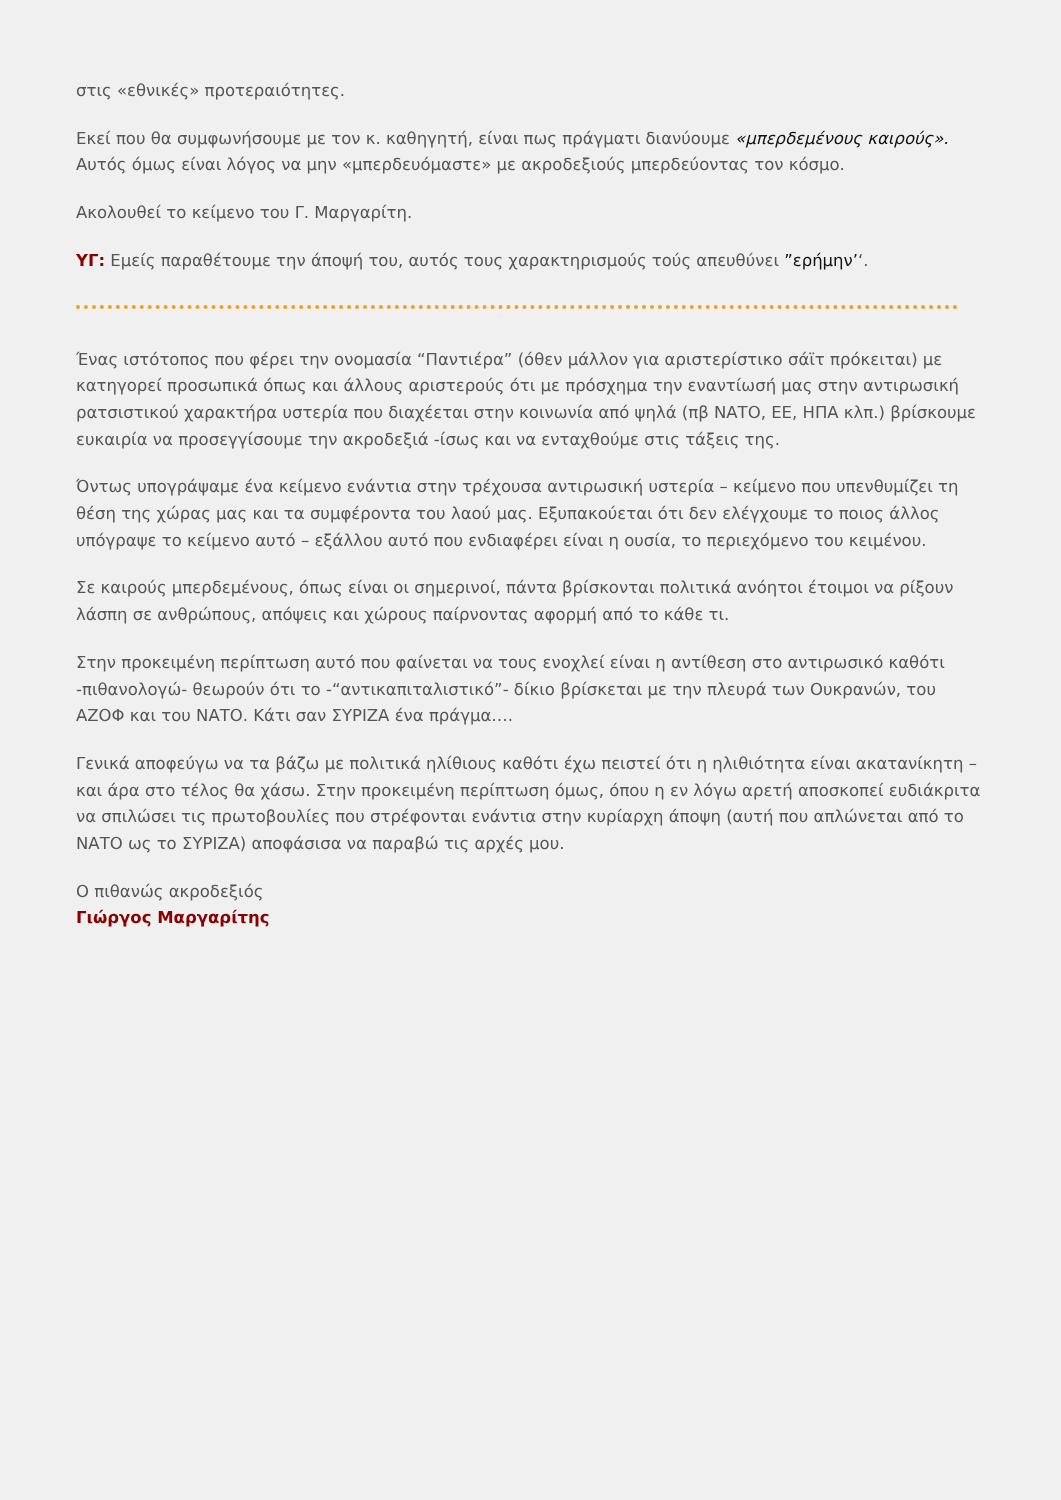στις «εθνικές» προτεραιότητες.
Εκεί που θα συμφωνήσουμε με τον κ. καθηγητή, είναι πως πράγματι διανύουμε «μπερδεμένους καιρούς». Αυτός όμως είναι λόγος να μην «μπερδευόμαστε» με ακροδεξιούς μπερδεύοντας τον κόσμο.
Ακολουθεί το κείμενο του Γ. Μαργαρίτη.
ΥΓ: Εμείς παραθέτουμε την άποψή του, αυτός τους χαρακτηρισμούς τούς απευθύνει ”ερήμην’‘.
Ένας ιστότοπος που φέρει την ονομασία “Παντιέρα” (όθεν μάλλον για αριστερίστικο σάϊτ πρόκειται) με κατηγορεί προσωπικά όπως και άλλους αριστερούς ότι με πρόσχημα την εναντίωσή μας στην αντιρωσική ρατσιστικού χαρακτήρα υστερία που διαχέεται στην κοινωνία από ψηλά (πβ ΝΑΤΟ, ΕΕ, ΗΠΑ κλπ.) βρίσκουμε ευκαιρία να προσεγγίσουμε την ακροδεξιά -ίσως και να ενταχθούμε στις τάξεις της.
Όντως υπογράψαμε ένα κείμενο ενάντια στην τρέχουσα αντιρωσική υστερία – κείμενο που υπενθυμίζει τη θέση της χώρας μας και τα συμφέροντα του λαού μας. Εξυπακούεται ότι δεν ελέγχουμε το ποιος άλλος υπόγραψε το κείμενο αυτό – εξάλλου αυτό που ενδιαφέρει είναι η ουσία, το περιεχόμενο του κειμένου.
Σε καιρούς μπερδεμένους, όπως είναι οι σημερινοί, πάντα βρίσκονται πολιτικά ανόητοι έτοιμοι να ρίξουν λάσπη σε ανθρώπους, απόψεις και χώρους παίρνοντας αφορμή από το κάθε τι.
Στην προκειμένη περίπτωση αυτό που φαίνεται να τους ενοχλεί είναι η αντίθεση στο αντιρωσικό καθότι -πιθανολογώ- θεωρούν ότι το -“αντικαπιταλιστικό”- δίκιο βρίσκεται με την πλευρά των Ουκρανών, του ΑΖΟΦ και του ΝΑΤΟ. Κάτι σαν ΣΥΡΙΖΑ ένα πράγμα….
Γενικά αποφεύγω να τα βάζω με πολιτικά ηλίθιους καθότι έχω πειστεί ότι η ηλιθιότητα είναι ακατανίκητη – και άρα στο τέλος θα χάσω. Στην προκειμένη περίπτωση όμως, όπου η εν λόγω αρετή αποσκοπεί ευδιάκριτα να σπιλώσει τις πρωτοβουλίες που στρέφονται ενάντια στην κυρίαρχη άποψη (αυτή που απλώνεται από το ΝΑΤΟ ως το ΣΥΡΙΖΑ) αποφάσισα να παραβώ τις αρχές μου.
Ο πιθανώς ακροδεξιός
Γιώργος Μαργαρίτης